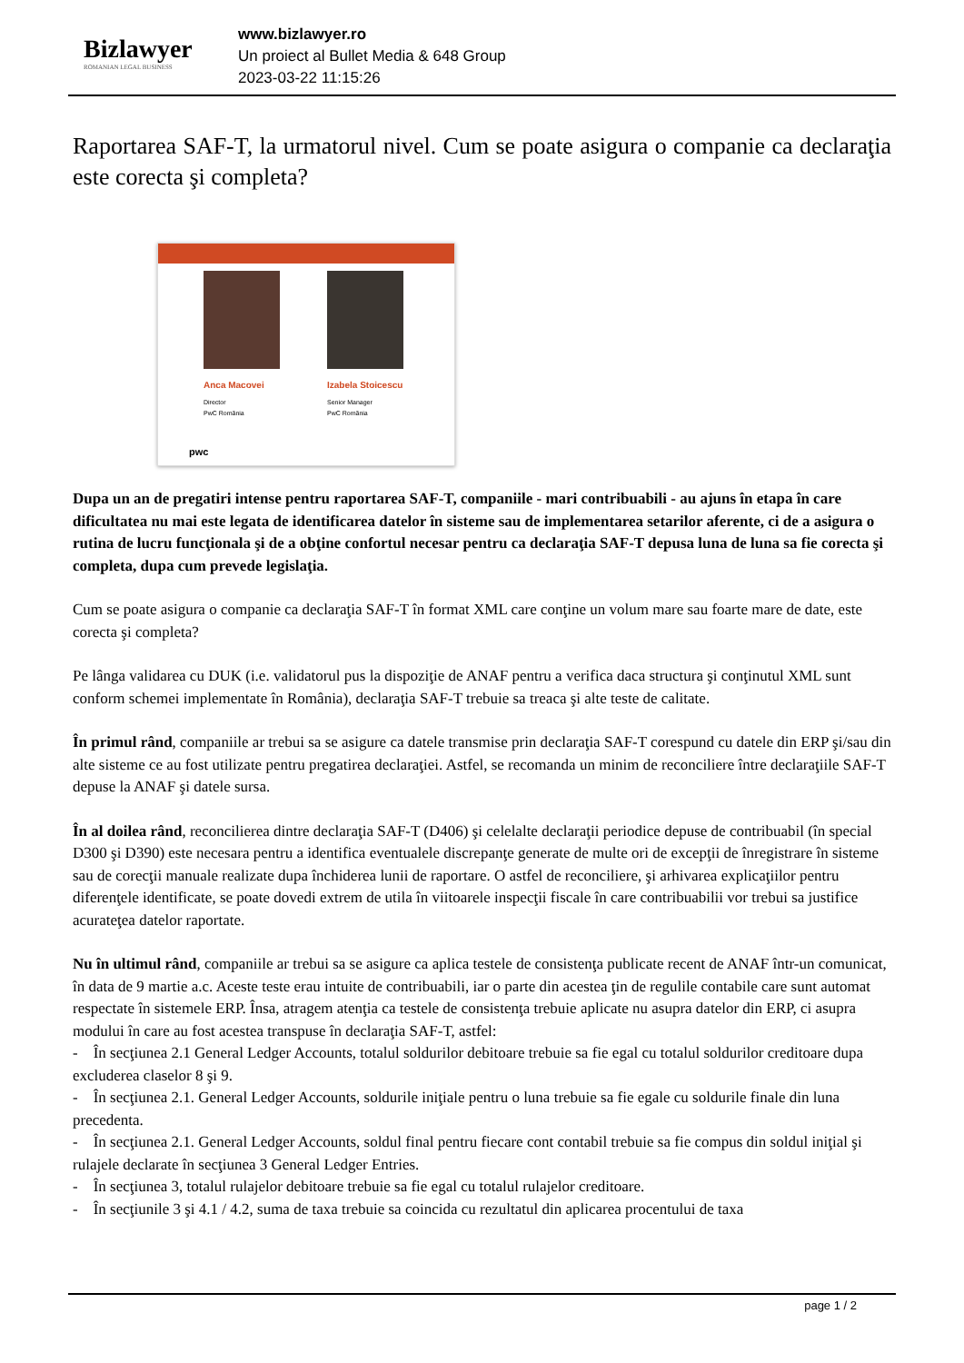Bizlawyer
ROMANIAN LEGAL BUSINESS
www.bizlawyer.ro
Un proiect al Bullet Media & 648 Group
2023-03-22 11:15:26
Raportarea SAF-T, la urmatorul nivel. Cum se poate asigura o companie ca declaraţia este corecta şi completa?
Anca Macovei
Director
PwC România
Izabela Stoicescu
Senior Manager
PwC România
pwc
Dupa un an de pregatiri intense pentru raportarea SAF-T, companiile - mari contribuabili - au ajuns în etapa în care dificultatea nu mai este legata de identificarea datelor în sisteme sau de implementarea setarilor aferente, ci de a asigura o rutina de lucru funcţionala şi de a obţine confortul necesar pentru ca declaraţia SAF-T depusa luna de luna sa fie corecta şi completa, dupa cum prevede legislaţia.
Cum se poate asigura o companie ca declaraţia SAF-T în format XML care conţine un volum mare sau foarte mare de date, este corecta şi completa?
Pe lânga validarea cu DUK (i.e. validatorul pus la dispoziţie de ANAF pentru a verifica daca structura şi conţinutul XML sunt conform schemei implementate în România), declaraţia SAF-T trebuie sa treaca şi alte teste de calitate.
În primul rând, companiile ar trebui sa se asigure ca datele transmise prin declaraţia SAF-T corespund cu datele din ERP şi/sau din alte sisteme ce au fost utilizate pentru pregatirea declaraţiei. Astfel, se recomanda un minim de reconciliere între declaraţiile SAF-T depuse la ANAF şi datele sursa.
În al doilea rând, reconcilierea dintre declaraţia SAF-T (D406) şi celelalte declaraţii periodice depuse de contribuabil (în special D300 şi D390) este necesara pentru a identifica eventualele discrepanţe generate de multe ori de excepţii de înregistrare în sisteme sau de corecţii manuale realizate dupa închiderea lunii de raportare. O astfel de reconciliere, şi arhivarea explicaţiilor pentru diferenţele identificate, se poate dovedi extrem de utila în viitoarele inspecţii fiscale în care contribuabilii vor trebui sa justifice acurateţea datelor raportate.
Nu în ultimul rând, companiile ar trebui sa se asigure ca aplica testele de consistenţa publicate recent de ANAF într-un comunicat, în data de 9 martie a.c. Aceste teste erau intuite de contribuabili, iar o parte din acestea ţin de regulile contabile care sunt automat respectate în sistemele ERP. Însa, atragem atenţia ca testele de consistenţa trebuie aplicate nu asupra datelor din ERP, ci asupra modului în care au fost acestea transpuse în declaraţia SAF-T, astfel:
- În secţiunea 2.1 General Ledger Accounts, totalul soldurilor debitoare trebuie sa fie egal cu totalul soldurilor creditoare dupa excluderea claselor 8 şi 9.
- În secţiunea 2.1. General Ledger Accounts, soldurile iniţiale pentru o luna trebuie sa fie egale cu soldurile finale din luna precedenta.
- În secţiunea 2.1. General Ledger Accounts, soldul final pentru fiecare cont contabil trebuie sa fie compus din soldul iniţial şi rulajele declarate în secţiunea 3 General Ledger Entries.
- În secţiunea 3, totalul rulajelor debitoare trebuie sa fie egal cu totalul rulajelor creditoare.
- În secţiunile 3 şi 4.1 / 4.2, suma de taxa trebuie sa coincida cu rezultatul din aplicarea procentului de taxa
page 1 / 2